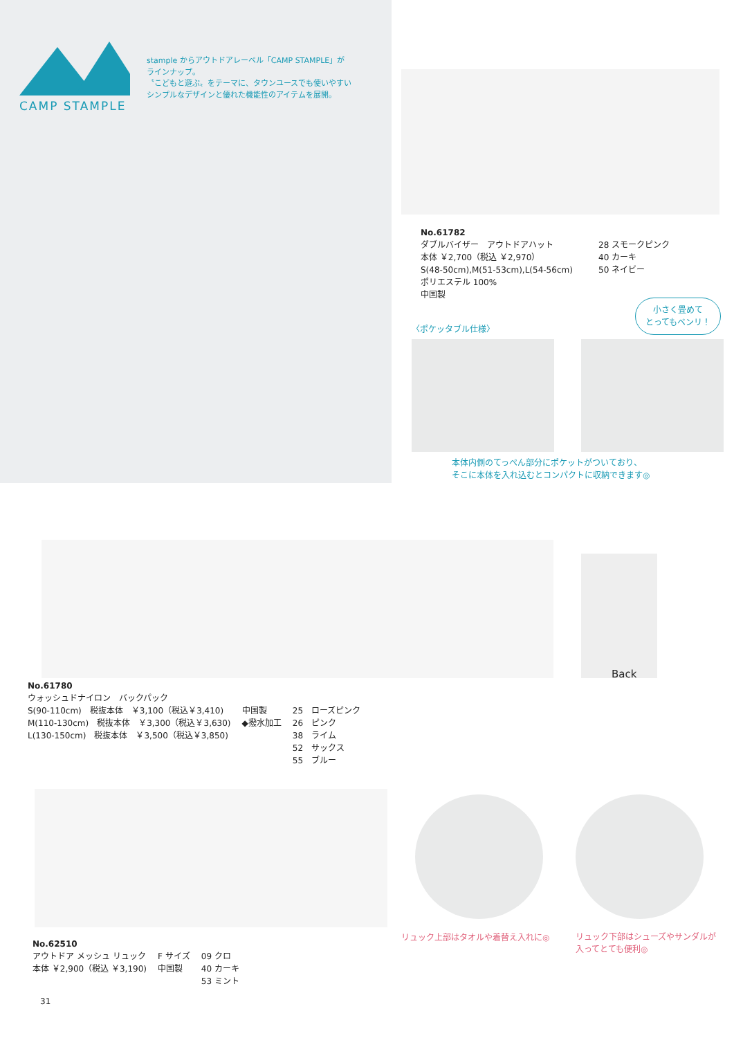CAMP STAMPLE
stample からアウトドアレーベル「CAMP STAMPLE」が
ラインナップ。
〝こどもと遊ぶ〟をテーマに、タウンユースでも使いやすい
シンプルなデザインと優れた機能性のアイテムを展開。
No.61782
ダブルバイザー　アウトドアハット
本体 ￥2,700（税込 ￥2,970）
S(48-50cm),M(51-53cm),L(54-56cm)
ポリエステル 100%
中国製
28 スモークピンク
40 カーキ
50 ネイビー
小さく畳めて
とってもベンリ！
〈ポケッタブル仕様〉
本体内側のてっぺん部分にポケットがついており、
そこに本体を入れ込むとコンパクトに収納できます◎
Back
No.61780
ウォッシュドナイロン　バックパック
S(90-110cm)　税抜本体　￥3,100（税込￥3,410)
M(110-130cm)　税抜本体　￥3,300（税込￥3,630)
L(130-150cm)　税抜本体　￥3,500（税込￥3,850)
中国製
◆撥水加工
25　ローズピンク
26　ピンク
38　ライム
52　サックス
55　ブルー
リュック上部はタオルや着替え入れに◎
リュック下部はシューズやサンダルが
入ってとても便利◎
No.62510
アウトドア メッシュ リュック
本体 ￥2,900（税込 ￥3,190)
F サイズ
中国製
09 クロ
40 カーキ
53 ミント
31